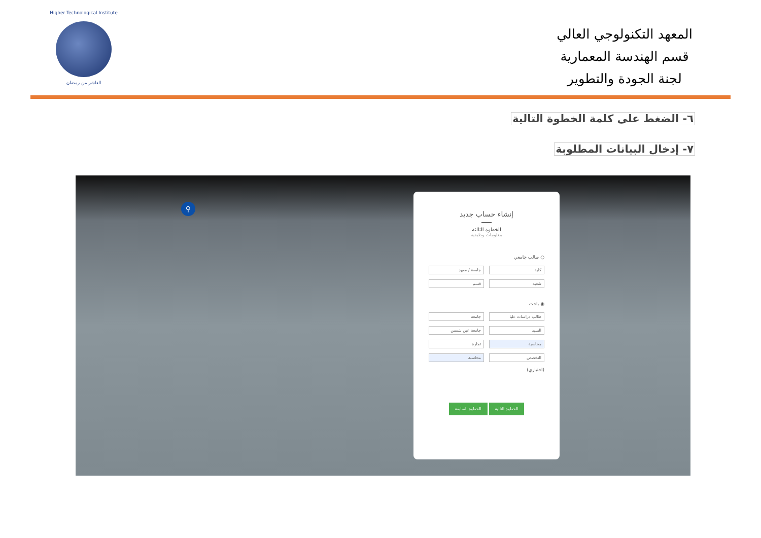Higher Technological Institute
العاشر من رمضان
المعهد التكنولوجي العالي
قسم الهندسة المعمارية
لجنة الجودة والتطوير
٦- الضغط على كلمة الخطوة التالية
٧- إدخال البيانات المطلوبة
⚲
إنشاء حساب جديد
الخطوة الثالثة
معلومات وظيفية
○ طالب جامعي
كلية
جامعة / معهد
شعبة
قسم
◉ باحث
طالب دراسات عليا
جامعة
السيد
جامعة عين شمس
محاسبة
تجارة
التخصص
محاسبة
(اختياري)
الخطوة التالية الخطوة السابقة